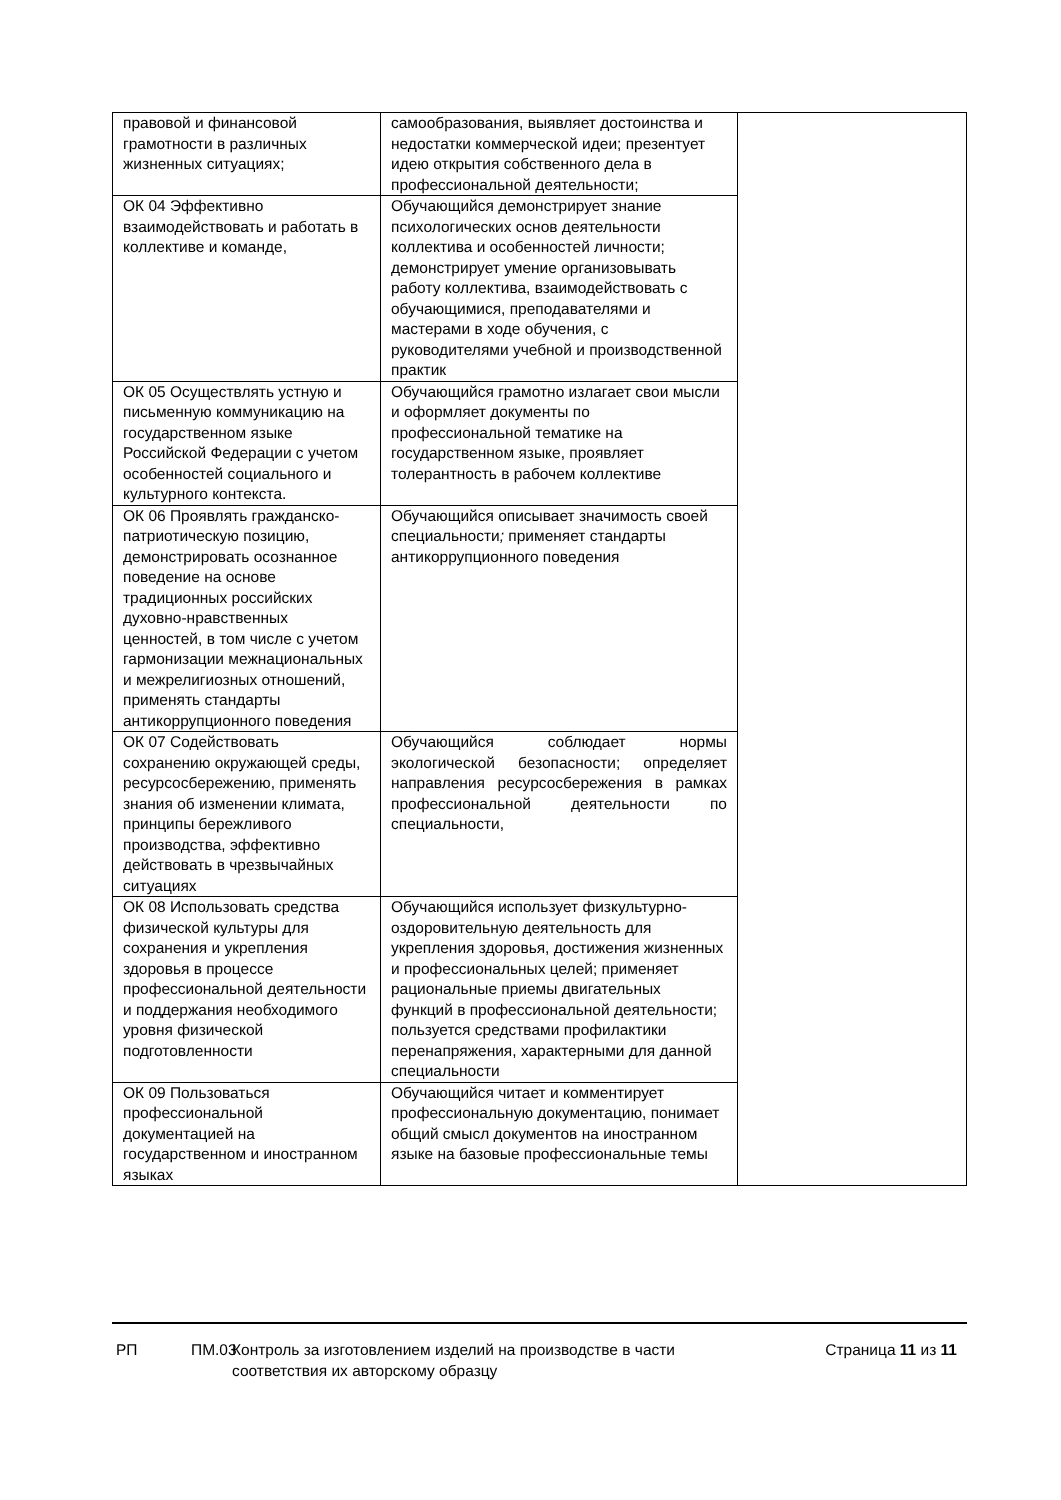| правовой и финансовой грамотности в различных жизненных ситуациях; | самообразования, выявляет достоинства и недостатки коммерческой идеи; презентует идею открытия собственного дела в профессиональной деятельности; | |
| ОК 04 Эффективно взаимодействовать и работать в коллективе и команде, | Обучающийся демонстрирует знание психологических основ деятельности коллектива и особенностей личности; демонстрирует умение организовывать работу коллектива, взаимодействовать с обучающимися, преподавателями и мастерами в ходе обучения, с руководителями учебной и производственной практик | |
| ОК 05 Осуществлять устную и письменную коммуникацию на государственном языке Российской Федерации с учетом особенностей социального и культурного контекста. | Обучающийся грамотно излагает свои мысли и оформляет документы по профессиональной тематике на государственном языке, проявляет толерантность в рабочем коллективе | |
| ОК 06 Проявлять гражданско-патриотическую позицию, демонстрировать осознанное поведение на основе традиционных российских духовно-нравственных ценностей, в том числе с учетом гармонизации межнациональных и межрелигиозных отношений, применять стандарты антикоррупционного поведения | Обучающийся описывает значимость своей специальности ; применяет стандарты антикоррупционного поведения | |
| ОК 07 Содействовать сохранению окружающей среды, ресурсосбережению, применять знания об изменении климата, принципы бережливого производства, эффективно действовать в чрезвычайных ситуациях | Обучающийся соблюдает нормы экологической безопасности; определяет направления ресурсосбережения в рамках профессиональной деятельности по специальности, | |
| ОК 08 Использовать средства физической культуры для сохранения и укрепления здоровья в процессе профессиональной деятельности и поддержания необходимого уровня физической подготовленности | Обучающийся использует физкультурно-оздоровительную деятельность для укрепления здоровья, достижения жизненных и профессиональных целей; применяет рациональные приемы двигательных функций в профессиональной деятельности; пользуется средствами профилактики перенапряжения, характерными для данной специальности | |
| ОК 09 Пользоваться профессиональной документацией на государственном и иностранном языках | Обучающийся читает и комментирует профессиональную документацию, понимает общий смысл документов на иностранном языке на базовые профессиональные темы | |
РП ПМ.03
Контроль за изготовлением изделий на производстве в части соответствия их авторскому образцу
Страница 11 из 11